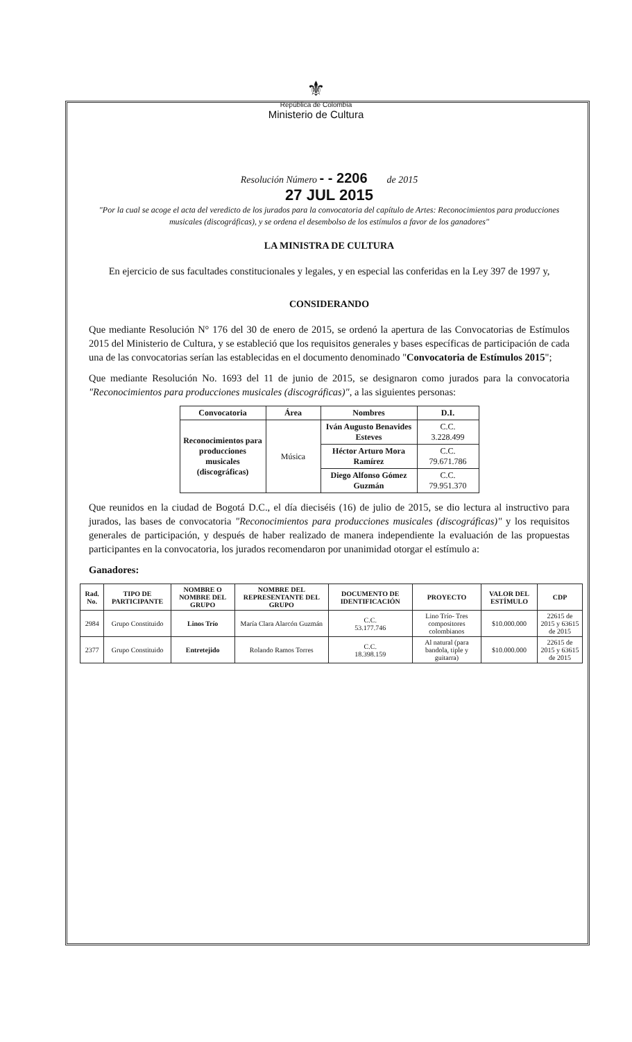⚜
República de Colombia
Ministerio de Cultura
Resolución Número - - 2206 de 2015
27 JUL 2015
"Por la cual se acoge el acta del veredicto de los jurados para la convocatoria del capítulo de Artes: Reconocimientos para producciones musicales (discográficas), y se ordena el desembolso de los estímulos a favor de los ganadores"
LA MINISTRA DE CULTURA
En ejercicio de sus facultades constitucionales y legales, y en especial las conferidas en la Ley 397 de 1997 y,
CONSIDERANDO
Que mediante Resolución N° 176 del 30 de enero de 2015, se ordenó la apertura de las Convocatorias de Estímulos 2015 del Ministerio de Cultura, y se estableció que los requisitos generales y bases específicas de participación de cada una de las convocatorias serían las establecidas en el documento denominado "Convocatoria de Estímulos 2015";
Que mediante Resolución No. 1693 del 11 de junio de 2015, se designaron como jurados para la convocatoria "Reconocimientos para producciones musicales (discográficas)", a las siguientes personas:
| Convocatoria | Área | Nombres | D.I. |
| --- | --- | --- | --- |
| Reconocimientos para producciones musicales (discográficas) | Música | Iván Augusto Benavides Esteves | C.C. 3.228.499 |
| | | Héctor Arturo Mora Ramírez | C.C. 79.671.786 |
| | | Diego Alfonso Gómez Guzmán | C.C. 79.951.370 |
Que reunidos en la ciudad de Bogotá D.C., el día dieciséis (16) de julio de 2015, se dio lectura al instructivo para jurados, las bases de convocatoria "Reconocimientos para producciones musicales (discográficas)" y los requisitos generales de participación, y después de haber realizado de manera independiente la evaluación de las propuestas participantes en la convocatoria, los jurados recomendaron por unanimidad otorgar el estímulo a:
Ganadores:
| Rad. No. | TIPO DE PARTICIPANTE | NOMBRE O NOMBRE DEL GRUPO | NOMBRE DEL REPRESENTANTE DEL GRUPO | DOCUMENTO DE IDENTIFICACIÓN | PROYECTO | VALOR DEL ESTÍMULO | CDP |
| --- | --- | --- | --- | --- | --- | --- | --- |
| 2984 | Grupo Constituido | Linos Trío | María Clara Alarcón Guzmán | C.C. 53.177.746 | Lino Trío- Tres compositores colombianos | $10.000.000 | 22615 de 2015 y 63615 de 2015 |
| 2377 | Grupo Constituido | Entretejido | Rolando Ramos Torres | C.C. 18.398.159 | Al natural (para bandola, tiple y guitarra) | $10.000.000 | 22615 de 2015 y 63615 de 2015 |